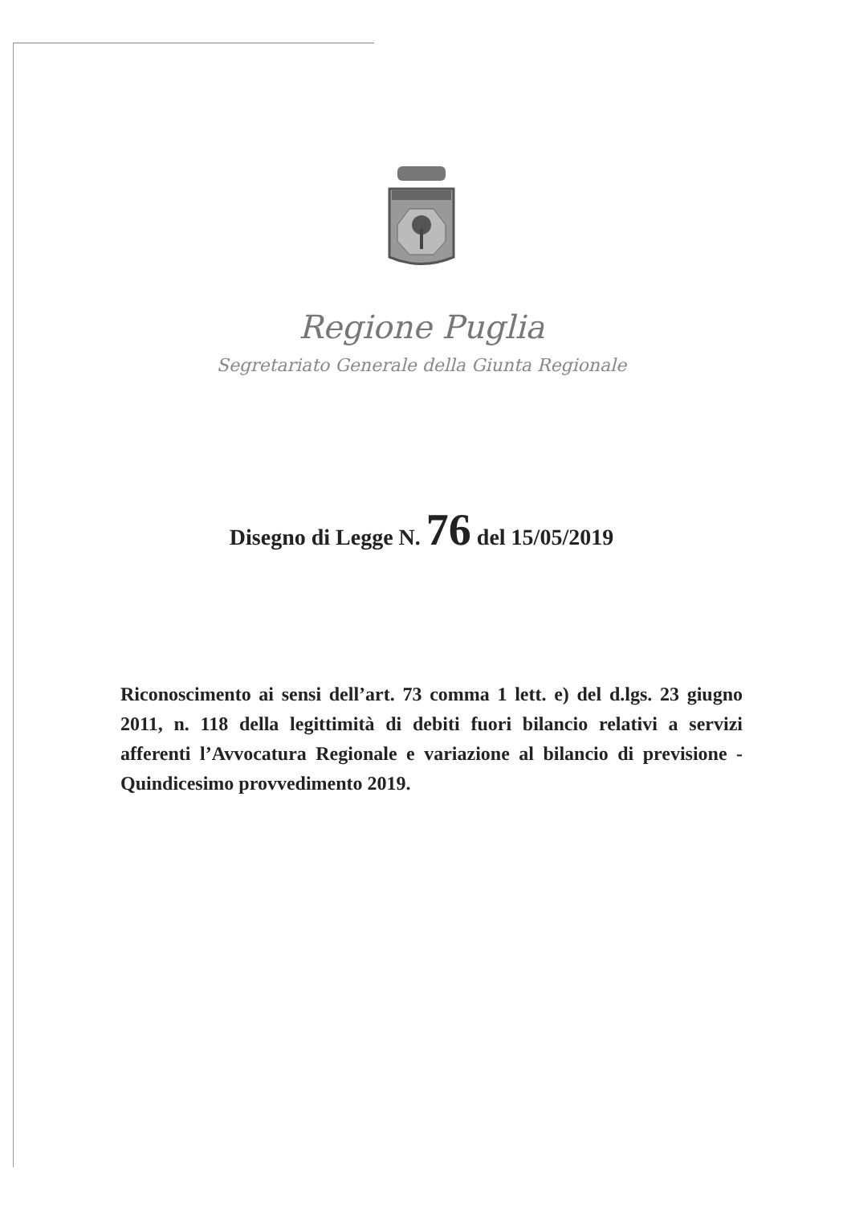Regione Puglia
Segretariato Generale della Giunta Regionale
Disegno di Legge N. 76 del 15/05/2019
Riconoscimento ai sensi dell’art. 73 comma 1 lett. e) del d.lgs. 23 giugno 2011, n. 118 della legittimità di debiti fuori bilancio relativi a servizi afferenti l’Avvocatura Regionale e variazione al bilancio di previsione - Quindicesimo provvedimento 2019.